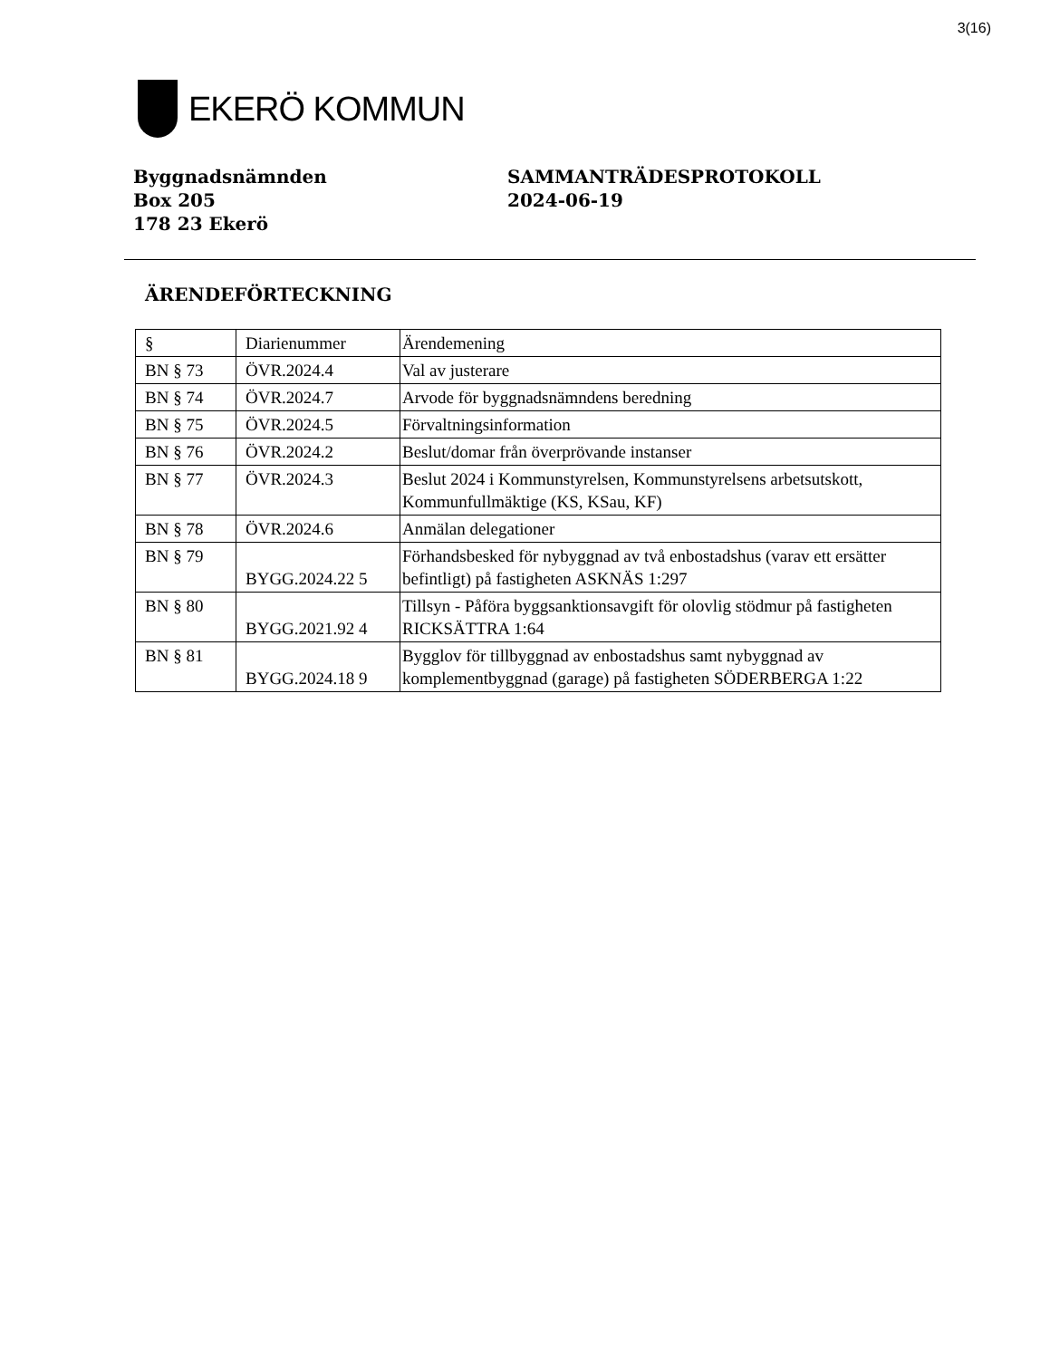3(16)
EKERÖ KOMMUN
Byggnadsnämnden
Box 205
178 23 Ekerö
SAMMANTRÄDESPROTOKOLL
2024-06-19
ÄRENDEFÖRTECKNING
| § | Diarienummer | Ärendemening |
| --- | --- | --- |
| BN § 73 | ÖVR.2024.4 | Val av justerare |
| BN § 74 | ÖVR.2024.7 | Arvode för byggnadsnämndens beredning |
| BN § 75 | ÖVR.2024.5 | Förvaltningsinformation |
| BN § 76 | ÖVR.2024.2 | Beslut/domar från överprövande instanser |
| BN § 77 | ÖVR.2024.3 | Beslut 2024 i Kommunstyrelsen, Kommunstyrelsens arbetsutskott, Kommunfullmäktige (KS, KSau, KF) |
| BN § 78 | ÖVR.2024.6 | Anmälan delegationer |
| BN § 79 | BYGG.2024.22 5 | Förhandsbesked för nybyggnad av två enbostadshus (varav ett ersätter befintligt) på fastigheten ASKNÄS 1:297 |
| BN § 80 | BYGG.2021.92 4 | Tillsyn - Påföra byggsanktionsavgift för olovlig stödmur på fastigheten RICKSÄTTRA 1:64 |
| BN § 81 | BYGG.2024.18 9 | Bygglov för tillbyggnad av enbostadshus samt nybyggnad av komplementbyggnad (garage) på fastigheten SÖDERBERGA 1:22 |